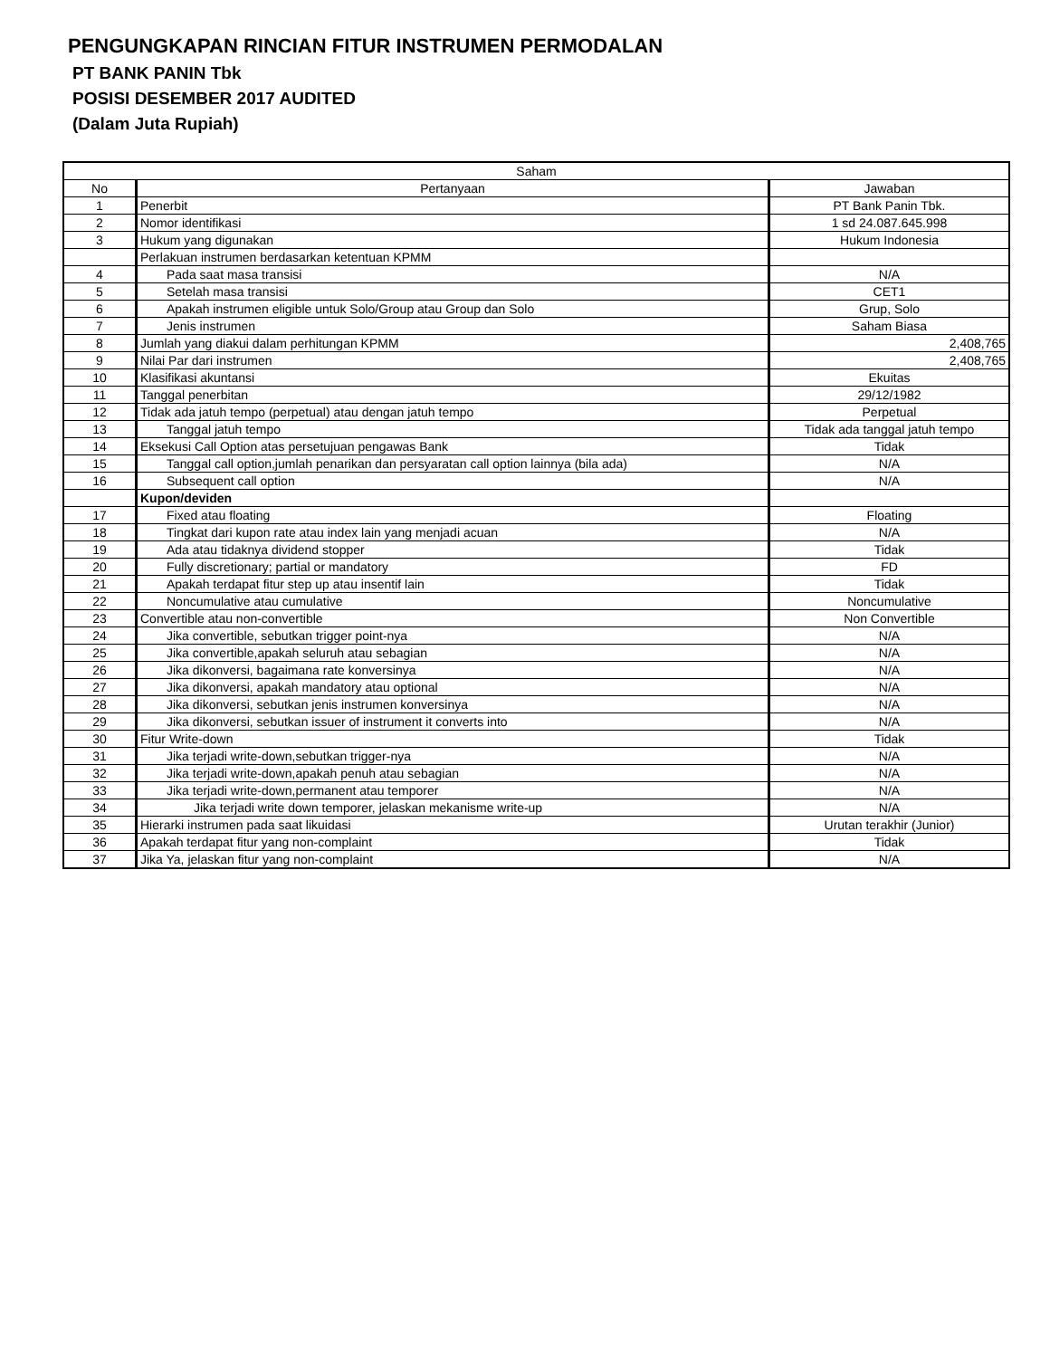PENGUNGKAPAN RINCIAN FITUR INSTRUMEN PERMODALAN
PT BANK PANIN Tbk
POSISI DESEMBER 2017 AUDITED
(Dalam Juta Rupiah)
| Saham | | |
| --- | --- | --- |
| No | Pertanyaan | Jawaban |
| 1 | Penerbit | PT Bank Panin Tbk. |
| 2 | Nomor identifikasi | 1 sd 24.087.645.998 |
| 3 | Hukum yang digunakan | Hukum Indonesia |
| | Perlakuan instrumen berdasarkan ketentuan KPMM | |
| 4 | Pada saat masa transisi | N/A |
| 5 | Setelah masa transisi | CET1 |
| 6 | Apakah instrumen eligible untuk Solo/Group atau Group dan Solo | Grup, Solo |
| 7 | Jenis instrumen | Saham Biasa |
| 8 | Jumlah yang diakui dalam perhitungan KPMM | 2,408,765 |
| 9 | Nilai Par dari instrumen | 2,408,765 |
| 10 | Klasifikasi akuntansi | Ekuitas |
| 11 | Tanggal penerbitan | 29/12/1982 |
| 12 | Tidak ada jatuh tempo (perpetual) atau dengan jatuh tempo | Perpetual |
| 13 | Tanggal jatuh tempo | Tidak ada tanggal jatuh tempo |
| 14 | Eksekusi Call Option atas persetujuan pengawas Bank | Tidak |
| 15 | Tanggal call option,jumlah penarikan dan persyaratan call option lainnya (bila ada) | N/A |
| 16 | Subsequent call option | N/A |
| | Kupon/deviden | |
| 17 | Fixed atau floating | Floating |
| 18 | Tingkat dari kupon rate atau index lain yang menjadi acuan | N/A |
| 19 | Ada atau tidaknya dividend stopper | Tidak |
| 20 | Fully discretionary; partial or mandatory | FD |
| 21 | Apakah terdapat fitur step up atau insentif lain | Tidak |
| 22 | Noncumulative atau cumulative | Noncumulative |
| 23 | Convertible atau non-convertible | Non Convertible |
| 24 | Jika convertible, sebutkan trigger point-nya | N/A |
| 25 | Jika convertible,apakah seluruh atau sebagian | N/A |
| 26 | Jika dikonversi, bagaimana rate konversinya | N/A |
| 27 | Jika dikonversi, apakah mandatory atau optional | N/A |
| 28 | Jika dikonversi, sebutkan jenis instrumen konversinya | N/A |
| 29 | Jika dikonversi, sebutkan issuer of instrument it converts into | N/A |
| 30 | Fitur Write-down | Tidak |
| 31 | Jika terjadi write-down,sebutkan trigger-nya | N/A |
| 32 | Jika terjadi write-down,apakah penuh atau sebagian | N/A |
| 33 | Jika terjadi write-down,permanent atau temporer | N/A |
| 34 | Jika terjadi write down temporer, jelaskan mekanisme write-up | N/A |
| 35 | Hierarki instrumen pada saat likuidasi | Urutan terakhir (Junior) |
| 36 | Apakah terdapat fitur yang non-complaint | Tidak |
| 37 | Jika Ya, jelaskan fitur yang non-complaint | N/A |